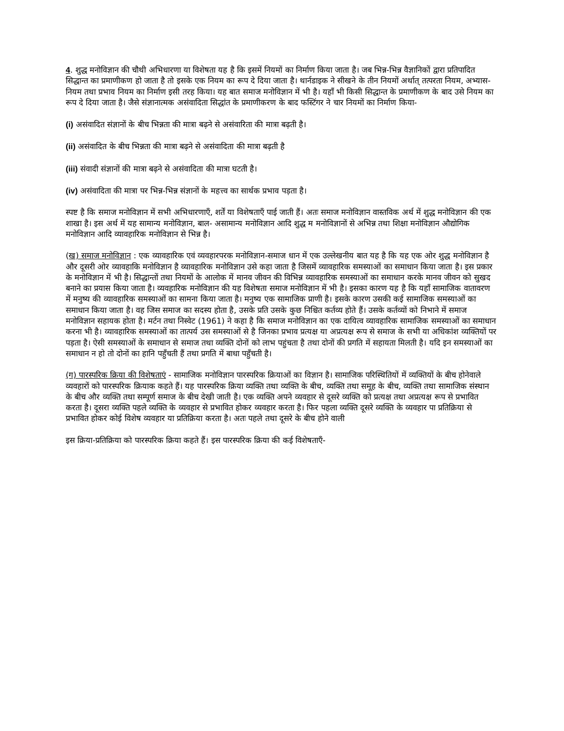4. शुद्ध मनोविज्ञान की चौथी अभिधारणा या विशेषता यह है कि इसमें नियमों का निर्माण किया जाता है। जब भिन्न-भिन्न वैज्ञानिकों द्वारा प्रतिपादित सिद्धान्त का प्रमाणीकण हो जाता है तो इसके एक नियम का रूप दे दिया जाता है। थार्नडाइक ने सीखने के तीन नियमों अर्थात् तत्परता नियम, अभ्यास-नियम तथा प्रभाव नियम का निर्माण इसी तरह किया। यह बात समाज मनोविज्ञान में भी है। यहाँ भी किसी सिद्धान्त के प्रमाणीकण के बाद उसे नियम का रूप दे दिया जाता है। जैसे संज्ञानात्मक असंवादिता सिद्धांत के प्रमाणीकरण के बाद फस्टिंगर ने चार नियमों का निर्माण किया-
(i) असंवादित संज्ञानों के बीच भिन्नता की मात्रा बढ़ने से असंवारिता की मात्रा बढ़ती है।
(ii) असंवादित के बीच भिन्नता की मात्रा बढ़ने से असंवादिता की मात्रा बढ़ती है
(iii) संवादी संज्ञानों की मात्रा बढ़ने से असंवादिता की मात्रा घटती है।
(iv) असंवादिता की मात्रा पर भिन्न-भिन्न संज्ञानों के महत्त्व का सार्थक प्रभाव पड़ता है।
स्पष्ट है कि समाज मनोविज्ञान में सभी अभिधारणाएँ, शर्तें या विशेषताएँ पाई जाती हैं। अतः समाज मनोविज्ञान वास्तविक अर्थ में शुद्ध मनोविज्ञान की एक शाखा है। इस अर्थ में यह सामान्य मनोविज्ञान, बाल- असामान्य मनोविज्ञान आदि शुद्ध म मनोविज्ञानों से अभिन्न तथा शिक्षा मनोविज्ञान औद्योगिक मनोविज्ञान आदि व्यावहारिक मनोविज्ञान से भिन्न है।
(ख) समाज मनोविज्ञान : एक व्यावहारिक एवं व्यवहारपरक मनोविज्ञान-समाज धान में एक उल्लेखनीय बात यह है कि यह एक ओर शुद्ध मनोविज्ञान है और दूसरी ओर व्यावहाकि मनोविज्ञान है व्यावहारिक मनोविज्ञान उसे कहा जाता है जिसमें व्यावहारिक समस्याओं का समाधान किया जाता है। इस प्रकार के मनोविज्ञान में भी है। सिद्धान्तों तथा नियमों के आलोक में मानव जीवन की विभिन्न व्यावहारिक समस्याओं का समाधान करके मानव जीवन को सुखद बनाने का प्रयास किया जाता है। व्यवहारिक मनोविज्ञान की यह विशेषता समाज मनोविज्ञान में भी है। इसका कारण यह है कि यहाँ सामाजिक वातावरण में मनुष्य की व्यावहारिक समस्याओं का सामना किया जाता है। मनुष्य एक सामाजिक प्राणी है। इसके कारण उसकी कई सामाजिक समस्याओं का समाधान किया जाता है। वह जिस समाज का सदस्य होता है, उसके प्रति उसके कुछ निश्चित कर्तव्य होते हैं। उसके कर्तव्यों को निभाने में समाज मनोविज्ञान सहायक होता है। मर्टन तथा निस्वेट (1961) ने कहा है कि समाज मनोविज्ञान का एक दायित्व व्यावहारिक सामाजिक समस्याओं का समाधान करना भी है। व्यावहारिक समस्याओं का तात्पर्य उस समस्याओं से है जिनका प्रभाव प्रत्यक्ष या अप्रत्यक्ष रूप से समाज के सभी या अधिकांश व्यक्तियों पर पड़ता है। ऐसी समस्याओं के समाधान से समाज तथा व्यक्ति दोनों को लाभ पहुंचता है तथा दोनों की प्रगति में सहायता मिलती है। यदि इन समस्याओं का समाधान न हो तो दोनों का हानि पहुँचती हैं तथा प्रगति में बाधा पहुँचती है।
(ग) पारस्परिक क्रिया की विशेषताएं - सामाजिक मनोविज्ञान पारस्परिक क्रियाओं का विज्ञान है। सामाजिक परिस्थितियों में व्यक्तियों के बीच होनेवाले व्यवहारों को पारस्परिक क्रियाक कहते हैं। यह पारस्परिक क्रिया व्यक्ति तथा व्यक्ति के बीच, व्यक्ति तथा समूह के बीच, व्यक्ति तथा सामाजिक संस्थान के बीच और व्यक्ति तथा सम्पूर्ण समाज के बीच देखी जाती है। एक व्यक्ति अपने व्यवहार से दूसरे व्यक्ति को प्रत्यक्ष तथा अप्रत्यक्ष रूप से प्रभावित करता है। दूसरा व्यक्ति पहले व्यक्ति के व्यवहार से प्रभावित होकर व्यवहार करता है। फिर पहला व्यक्ति दूसरे व्यक्ति के व्यवहार पा प्रतिक्रिया से प्रभावित होकर कोई विशेष व्यवहार या प्रतिक्रिया करता है। अतः पहले तथा दूसरे के बीच होने वाली
इस क्रिया-प्रतिक्रिया को पारस्परिक क्रिया कहते हैं। इस पारस्परिक क्रिया की कई विशेषताएँ-